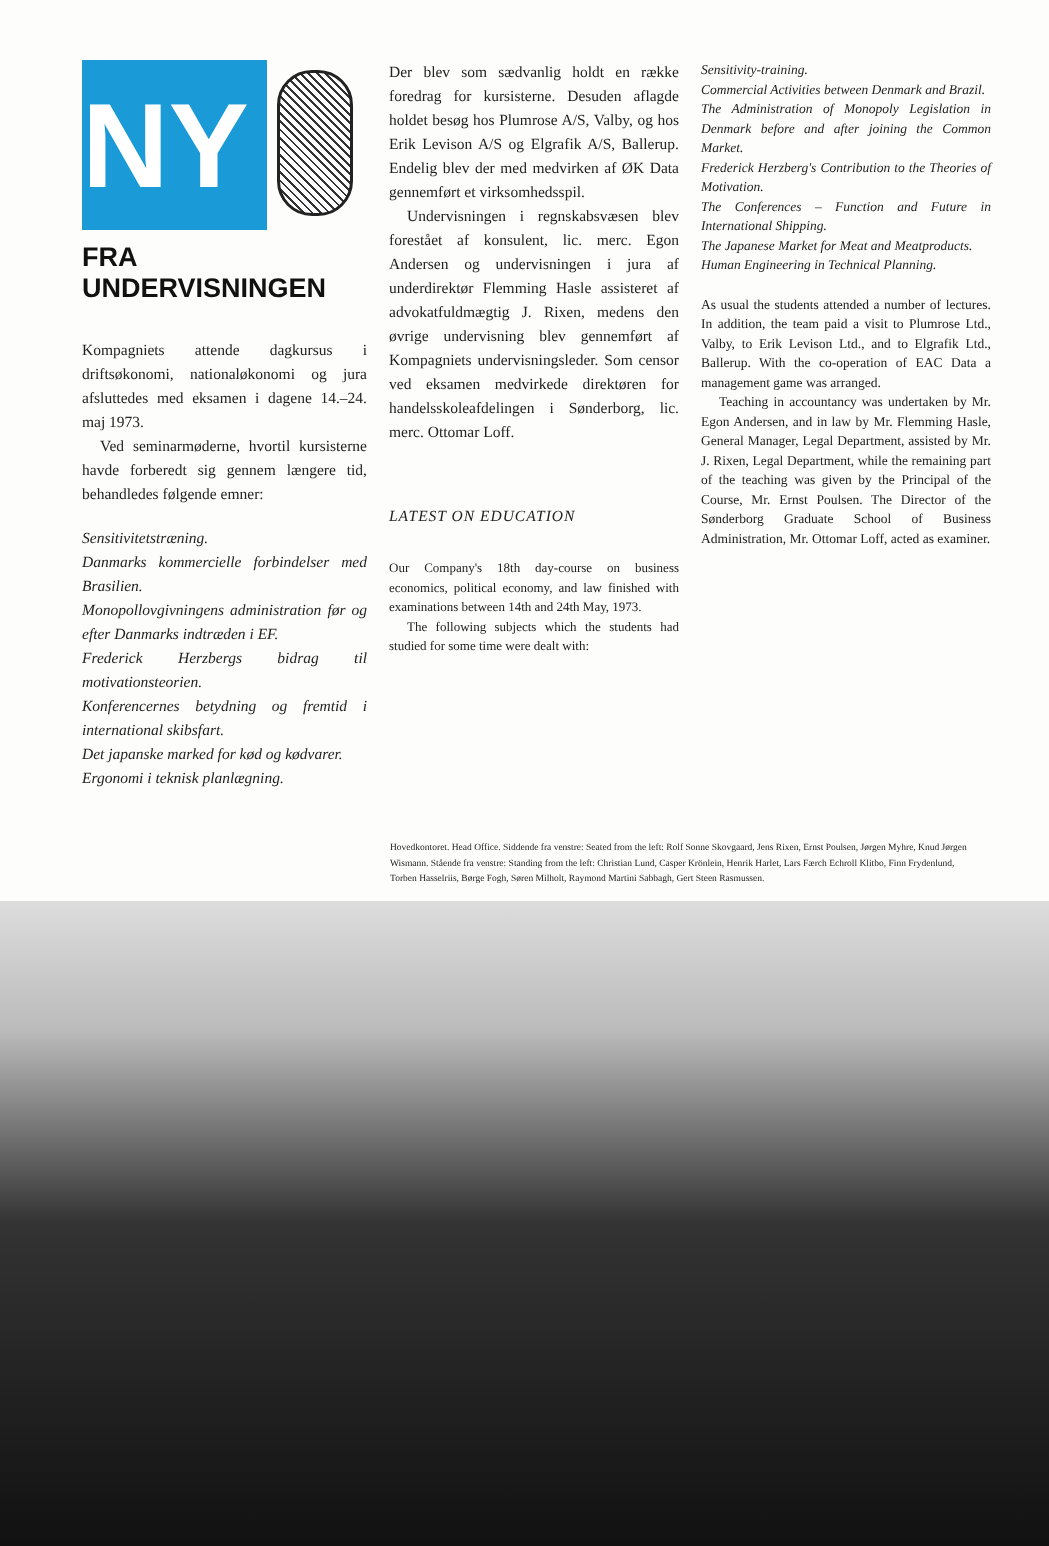NY
FRA UNDERVISNINGEN
Kompagniets attende dagkursus i driftsøkonomi, nationaløkonomi og jura afsluttedes med eksamen i dagene 14.–24. maj 1973.
Ved seminarmøderne, hvortil kursisterne havde forberedt sig gennem længere tid, behandledes følgende emner:
Sensitivitetstræning.
Danmarks kommercielle forbindelser med Brasilien.
Monopollovgivningens administration før og efter Danmarks indtræden i EF.
Frederick Herzbergs bidrag til motivationsteorien.
Konferencernes betydning og fremtid i international skibsfart.
Det japanske marked for kød og kødvarer.
Ergonomi i teknisk planlægning.
Der blev som sædvanlig holdt en række foredrag for kursisterne. Desuden aflagde holdet besøg hos Plumrose A/S, Valby, og hos Erik Levison A/S og Elgrafik A/S, Ballerup. Endelig blev der med medvirken af ØK Data gennemført et virksomhedsspil.
Undervisningen i regnskabsvæsen blev forestået af konsulent, lic. merc. Egon Andersen og undervisningen i jura af underdirektør Flemming Hasle assisteret af advokatfuldmægtig J. Rixen, medens den øvrige undervisning blev gennemført af Kompagniets undervisningsleder. Som censor ved eksamen medvirkede direktøren for handelsskoleafdelingen i Sønderborg, lic. merc. Ottomar Loff.
LATEST ON EDUCATION
Our Company's 18th day-course on business economics, political economy, and law finished with examinations between 14th and 24th May, 1973.
The following subjects which the students had studied for some time were dealt with:
Sensitivity-training.
Commercial Activities between Denmark and Brazil.
The Administration of Monopoly Legislation in Denmark before and after joining the Common Market.
Frederick Herzberg's Contribution to the Theories of Motivation.
The Conferences – Function and Future in International Shipping.
The Japanese Market for Meat and Meatproducts.
Human Engineering in Technical Planning.
As usual the students attended a number of lectures. In addition, the team paid a visit to Plumrose Ltd., Valby, to Erik Levison Ltd., and to Elgrafik Ltd., Ballerup. With the co-operation of EAC Data a management game was arranged.
Teaching in accountancy was undertaken by Mr. Egon Andersen, and in law by Mr. Flemming Hasle, General Manager, Legal Department, assisted by Mr. J. Rixen, Legal Department, while the remaining part of the teaching was given by the Principal of the Course, Mr. Ernst Poulsen. The Director of the Sønderborg Graduate School of Business Administration, Mr. Ottomar Loff, acted as examiner.
Hovedkontoret. Head Office. Siddende fra venstre: Seated from the left: Rolf Sonne Skovgaard, Jens Rixen, Ernst Poulsen, Jørgen Myhre, Knud Jørgen Wismann. Stående fra venstre: Standing from the left: Christian Lund, Casper Krönlein, Henrik Harlet, Lars Færch Echroll Klitbo, Finn Frydenlund, Torben Hasselriis, Børge Fogh, Søren Milholt, Raymond Martini Sabbagh, Gert Steen Rasmussen.